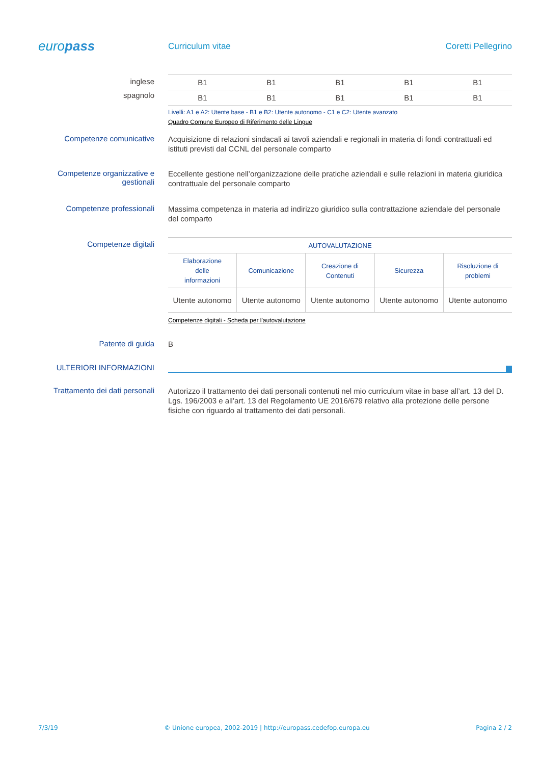europass
Curriculum vitae Coretti Pellegrino
inglese
spagnolo
| B1 | B1 | B1 | B1 | B1 |
| B1 | B1 | B1 | B1 | B1 |
Livelli: A1 e A2: Utente base - B1 e B2: Utente autonomo - C1 e C2: Utente avanzato
Quadro Comune Europeo di Riferimento delle Lingue
Competenze comunicative
Acquisizione di relazioni sindacali ai tavoli aziendali e regionali in materia di fondi contrattuali ed istituti previsti dal CCNL del personale comparto
Competenze organizzative e gestionali
Eccellente gestione nell’organizzazione delle pratiche aziendali e sulle relazioni in materia giuridica contrattuale del personale comparto
Competenze professionali
Massima competenza in materia ad indirizzo giuridico sulla contrattazione aziendale del personale del comparto
Competenze digitali
| AUTOVALUTAZIONE | | | | |
| --- | --- | --- | --- | --- |
| Elaborazione delle informazioni | Comunicazione | Creazione di Contenuti | Sicurezza | Risoluzione di problemi |
| Utente autonomo | Utente autonomo | Utente autonomo | Utente autonomo | Utente autonomo |
Competenze digitali - Scheda per l'autovalutazione
Patente di guida
B
ULTERIORI INFORMAZIONI
Trattamento dei dati personali
Autorizzo il trattamento dei dati personali contenuti nel mio curriculum vitae in base all’art. 13 del D. Lgs. 196/2003 e all’art. 13 del Regolamento UE 2016/679 relativo alla protezione delle persone fisiche con riguardo al trattamento dei dati personali.
7/3/19 © Unione europea, 2002-2019 | http://europass.cedefop.europa.eu Pagina 2 / 2